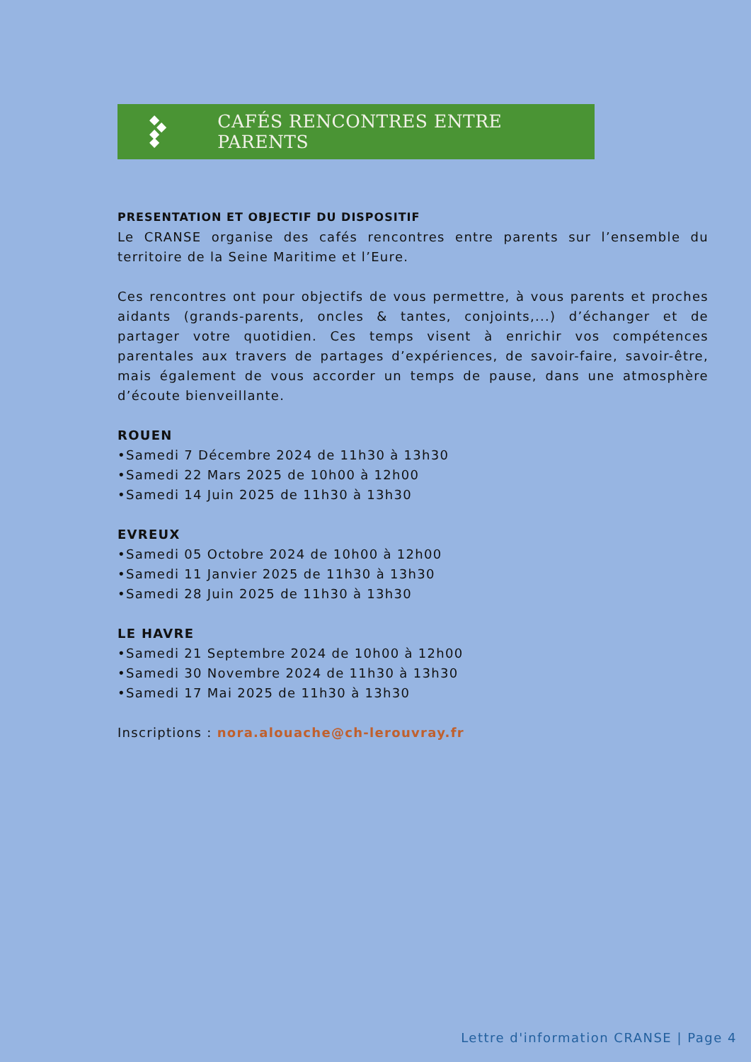CAFÉS RENCONTRES ENTRE PARENTS
PRESENTATION ET OBJECTIF DU DISPOSITIF
Le CRANSE organise des cafés rencontres entre parents sur l’ensemble du territoire de la Seine Maritime et l’Eure.
Ces rencontres ont pour objectifs de vous permettre, à vous parents et proches aidants (grands-parents, oncles & tantes, conjoints,...) d’échanger et de partager votre quotidien. Ces temps visent à enrichir vos compétences parentales aux travers de partages d’expériences, de savoir-faire, savoir-être, mais également de vous accorder un temps de pause, dans une atmosphère d’écoute bienveillante.
ROUEN
•Samedi 7 Décembre 2024 de 11h30 à 13h30
•Samedi 22 Mars 2025 de 10h00 à 12h00
•Samedi 14 Juin 2025 de 11h30 à 13h30
EVREUX
•Samedi 05 Octobre 2024 de 10h00 à 12h00
•Samedi 11 Janvier 2025 de 11h30 à 13h30
•Samedi 28 Juin 2025 de 11h30 à 13h30
LE HAVRE
•Samedi 21 Septembre 2024 de 10h00 à 12h00
•Samedi 30 Novembre 2024 de 11h30 à 13h30
•Samedi 17 Mai 2025 de 11h30 à 13h30
Inscriptions : nora.alouache@ch-lerouvray.fr
Lettre d'information CRANSE | Page 4